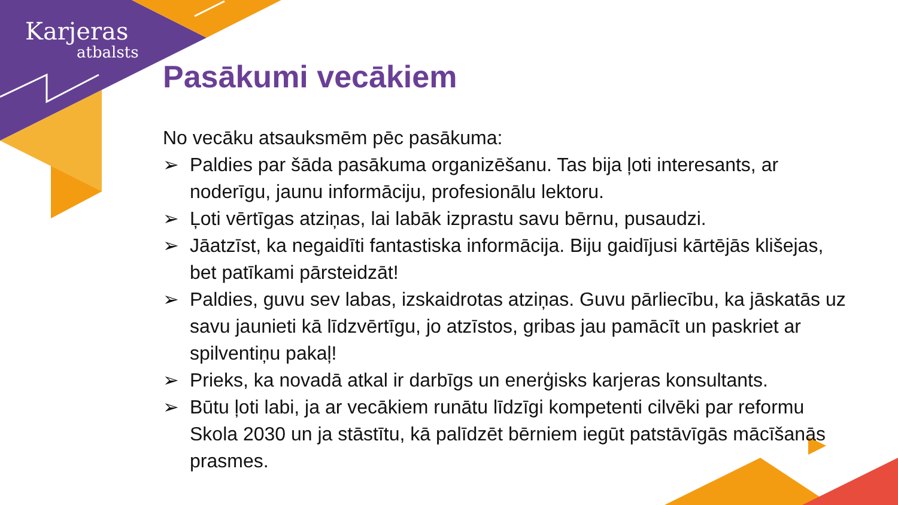Karjeras
atbalsts
Pasākumi vecākiem
No vecāku atsauksmēm pēc pasākuma:
➢ Paldies par šāda pasākuma organizēšanu. Tas bija ļoti interesants, ar noderīgu, jaunu informāciju, profesionālu lektoru.
➢ Ļoti vērtīgas atziņas, lai labāk izprastu savu bērnu, pusaudzi.
➢ Jāatzīst, ka negaidīti fantastiska informācija. Biju gaidījusi kārtējās klišejas, bet patīkami pārsteidzāt!
➢ Paldies, guvu sev labas, izskaidrotas atziņas. Guvu pārliecību, ka jāskatās uz savu jaunieti kā līdzvērtīgu, jo atzīstos, gribas jau pamācīt un paskriet ar spilventiņu pakaļ!
➢ Prieks, ka novadā atkal ir darbīgs un enerģisks karjeras konsultants.
➢ Būtu ļoti labi, ja ar vecākiem runātu līdzīgi kompetenti cilvēki par reformu Skola 2030 un ja stāstītu, kā palīdzēt bērniem iegūt patstāvīgās mācīšanās prasmes.